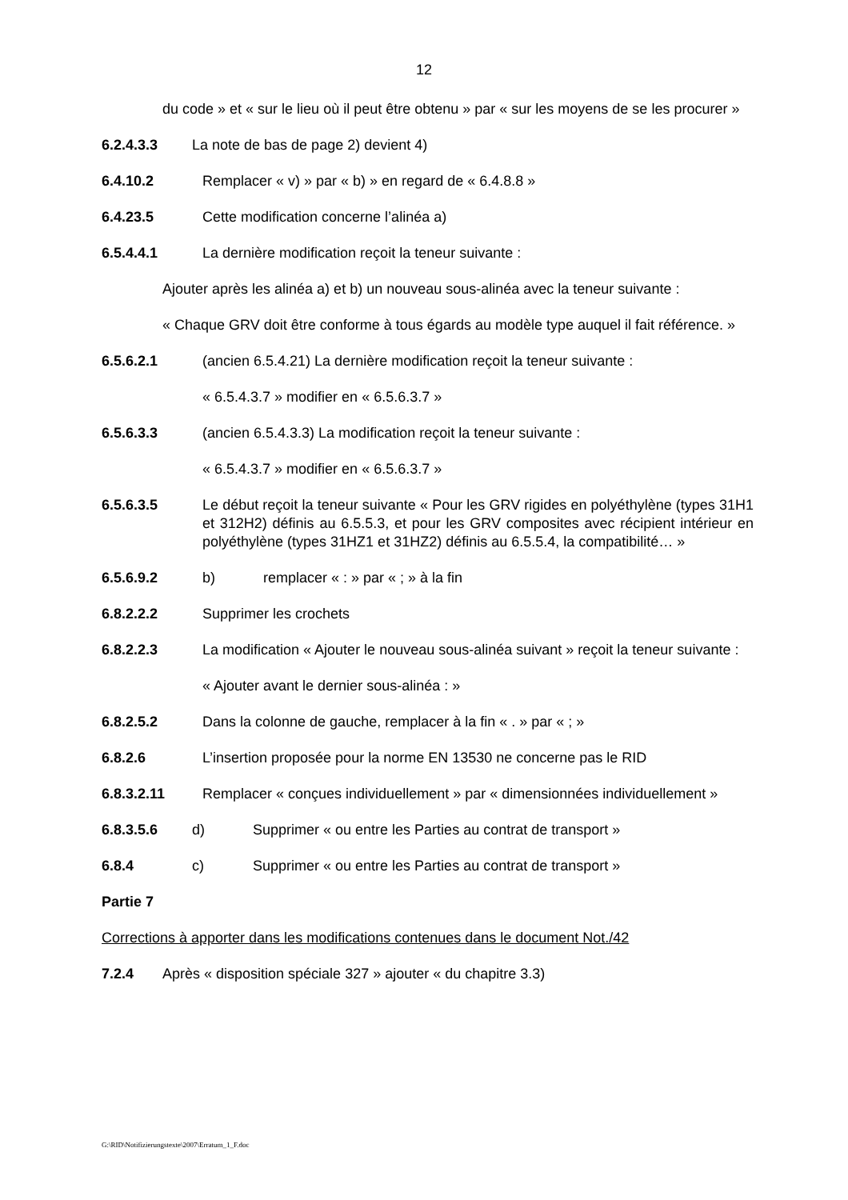12
du code » et « sur le lieu où il peut être obtenu » par « sur les moyens de se les procurer »
6.2.4.3.3 La note de bas de page 2) devient 4)
6.4.10.2 Remplacer « v) » par « b) » en regard de « 6.4.8.8 »
6.4.23.5 Cette modification concerne l’alinéa a)
6.5.4.4.1 La dernière modification reçoit la teneur suivante :
Ajouter après les alinéa a) et b) un nouveau sous-alinéa avec la teneur suivante :
« Chaque GRV doit être conforme à tous égards au modèle type auquel il fait référence. »
6.5.6.2.1 (ancien 6.5.4.21) La dernière modification reçoit la teneur suivante :
« 6.5.4.3.7 » modifier en « 6.5.6.3.7 »
6.5.6.3.3 (ancien 6.5.4.3.3) La modification reçoit la teneur suivante :
« 6.5.4.3.7 » modifier en « 6.5.6.3.7 »
6.5.6.3.5 Le début reçoit la teneur suivante « Pour les GRV rigides en polyéthylène (types 31H1 et 312H2) définis au 6.5.5.3, et pour les GRV composites avec récipient intérieur en polyéthylène (types 31HZ1 et 31HZ2) définis au 6.5.5.4, la compatibilité… »
6.5.6.9.2 b) remplacer « : » par « ; » à la fin
6.8.2.2.2 Supprimer les crochets
6.8.2.2.3 La modification « Ajouter le nouveau sous-alinéa suivant » reçoit la teneur suivante :
« Ajouter avant le dernier sous-alinéa : »
6.8.2.5.2 Dans la colonne de gauche, remplacer à la fin « . » par « ; »
6.8.2.6 L’insertion proposée pour la norme EN 13530 ne concerne pas le RID
6.8.3.2.11 Remplacer « conçues individuellement » par « dimensionnées individuellement »
6.8.3.5.6 d) Supprimer « ou entre les Parties au contrat de transport »
6.8.4 c) Supprimer « ou entre les Parties au contrat de transport »
Partie 7
Corrections à apporter dans les modifications contenues dans le document Not./42
7.2.4 Après « disposition spéciale 327 » ajouter « du chapitre 3.3)
G:\RID\Notifizierungstexte\2007\Erratum_1_F.doc